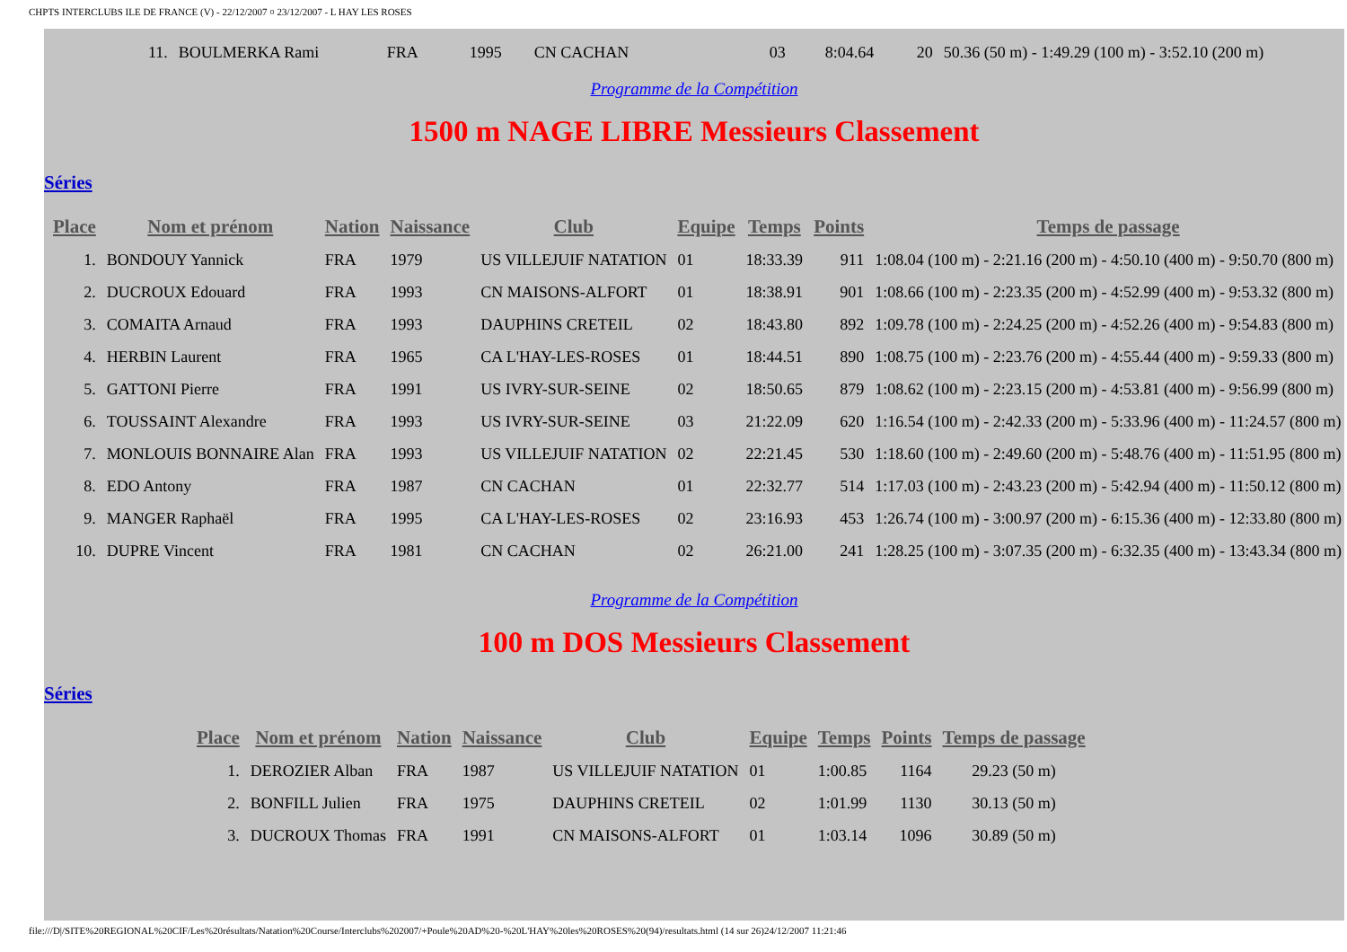CHPTS INTERCLUBS ILE DE FRANCE (V) - 22/12/2007 ¤ 23/12/2007 - L HAY LES ROSES
| 11. | BOULMERKA Rami | FRA | 1995 | CN CACHAN | 03 | 8:04.64 | 20 | 50.36 (50 m) - 1:49.29 (100 m) - 3:52.10 (200 m) |
Programme de la Compétition
1500 m NAGE LIBRE Messieurs Classement
Séries
| Place | Nom et prénom | Nation | Naissance | Club | Equipe | Temps | Points | Temps de passage |
| --- | --- | --- | --- | --- | --- | --- | --- | --- |
| 1. | BONDOUY Yannick | FRA | 1979 | US VILLEJUIF NATATION | 01 | 18:33.39 | 911 | 1:08.04 (100 m) - 2:21.16 (200 m) - 4:50.10 (400 m) - 9:50.70 (800 m) |
| 2. | DUCROUX Edouard | FRA | 1993 | CN MAISONS-ALFORT | 01 | 18:38.91 | 901 | 1:08.66 (100 m) - 2:23.35 (200 m) - 4:52.99 (400 m) - 9:53.32 (800 m) |
| 3. | COMAITA Arnaud | FRA | 1993 | DAUPHINS CRETEIL | 02 | 18:43.80 | 892 | 1:09.78 (100 m) - 2:24.25 (200 m) - 4:52.26 (400 m) - 9:54.83 (800 m) |
| 4. | HERBIN Laurent | FRA | 1965 | CA L'HAY-LES-ROSES | 01 | 18:44.51 | 890 | 1:08.75 (100 m) - 2:23.76 (200 m) - 4:55.44 (400 m) - 9:59.33 (800 m) |
| 5. | GATTONI Pierre | FRA | 1991 | US IVRY-SUR-SEINE | 02 | 18:50.65 | 879 | 1:08.62 (100 m) - 2:23.15 (200 m) - 4:53.81 (400 m) - 9:56.99 (800 m) |
| 6. | TOUSSAINT Alexandre | FRA | 1993 | US IVRY-SUR-SEINE | 03 | 21:22.09 | 620 | 1:16.54 (100 m) - 2:42.33 (200 m) - 5:33.96 (400 m) - 11:24.57 (800 m) |
| 7. | MONLOUIS BONNAIRE Alan | FRA | 1993 | US VILLEJUIF NATATION | 02 | 22:21.45 | 530 | 1:18.60 (100 m) - 2:49.60 (200 m) - 5:48.76 (400 m) - 11:51.95 (800 m) |
| 8. | EDO Antony | FRA | 1987 | CN CACHAN | 01 | 22:32.77 | 514 | 1:17.03 (100 m) - 2:43.23 (200 m) - 5:42.94 (400 m) - 11:50.12 (800 m) |
| 9. | MANGER Raphaël | FRA | 1995 | CA L'HAY-LES-ROSES | 02 | 23:16.93 | 453 | 1:26.74 (100 m) - 3:00.97 (200 m) - 6:15.36 (400 m) - 12:33.80 (800 m) |
| 10. | DUPRE Vincent | FRA | 1981 | CN CACHAN | 02 | 26:21.00 | 241 | 1:28.25 (100 m) - 3:07.35 (200 m) - 6:32.35 (400 m) - 13:43.34 (800 m) |
Programme de la Compétition
100 m DOS Messieurs Classement
Séries
| Place | Nom et prénom | Nation | Naissance | Club | Equipe | Temps | Points | Temps de passage |
| --- | --- | --- | --- | --- | --- | --- | --- | --- |
| 1. | DEROZIER Alban | FRA | 1987 | US VILLEJUIF NATATION | 01 | 1:00.85 | 1164 | 29.23 (50 m) |
| 2. | BONFILL Julien | FRA | 1975 | DAUPHINS CRETEIL | 02 | 1:01.99 | 1130 | 30.13 (50 m) |
| 3. | DUCROUX Thomas | FRA | 1991 | CN MAISONS-ALFORT | 01 | 1:03.14 | 1096 | 30.89 (50 m) |
file:///D|/SITE%20REGIONAL%20CIF/Les%20résultats/Natation%20Course/Interclubs%202007/+Poule%20AD%20-%20L'HAY%20les%20ROSES%20(94)/resultats.html (14 sur 26)24/12/2007 11:21:46